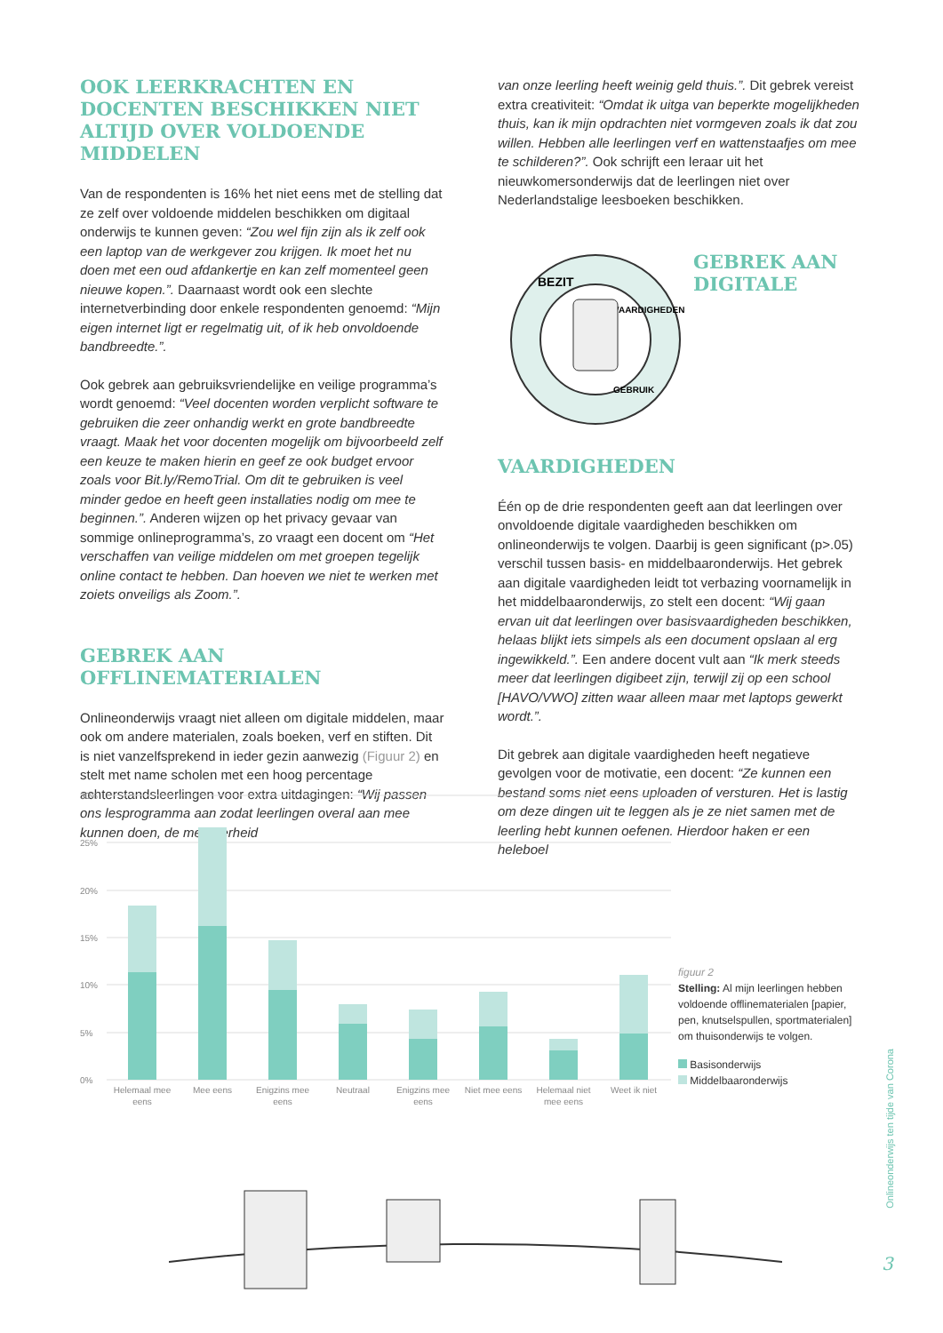OOK LEERKRACHTEN EN DOCENTEN BESCHIKKEN NIET ALTIJD OVER VOLDOENDE MIDDELEN
Van de respondenten is 16% het niet eens met de stelling dat ze zelf over voldoende middelen beschikken om digitaal onderwijs te kunnen geven: “Zou wel fijn zijn als ik zelf ook een laptop van de werkgever zou krijgen. Ik moet het nu doen met een oud afdankertje en kan zelf momenteel geen nieuwe kopen.”. Daarnaast wordt ook een slechte internetverbinding door enkele respondenten genoemd: “Mijn eigen internet ligt er regelmatig uit, of ik heb onvoldoende bandbreedte.”.
Ook gebrek aan gebruiksvriendelijke en veilige programma’s wordt genoemd: “Veel docenten worden verplicht software te gebruiken die zeer onhandig werkt en grote bandbreedte vraagt. Maak het voor docenten mogelijk om bijvoorbeeld zelf een keuze te maken hierin en geef ze ook budget ervoor zoals voor Bit.ly/RemoTrial. Om dit te gebruiken is veel minder gedoe en heeft geen installaties nodig om mee te beginnen.”. Anderen wijzen op het privacy gevaar van sommige onlineprogramma’s, zo vraagt een docent om “Het verschaffen van veilige middelen om met groepen tegelijk online contact te hebben. Dan hoeven we niet te werken met zoiets onveiligs als Zoom.”.
GEBREK AAN OFFLINEMATERIALEN
Onlineonderwijs vraagt niet alleen om digitale middelen, maar ook om andere materialen, zoals boeken, verf en stiften. Dit is niet vanzelfsprekend in ieder gezin aanwezig (Figuur 2) en stelt met name scholen met een hoog percentage achterstandsleerlingen voor extra uitdagingen: “Wij passen ons lesprogramma aan zodat leerlingen overal aan mee kunnen doen, de meerderheid
van onze leerling heeft weinig geld thuis.”. Dit gebrek vereist extra creativiteit: “Omdat ik uitga van beperkte mogelijkheden thuis, kan ik mijn opdrachten niet vormgeven zoals ik dat zou willen. Hebben alle leerlingen verf en wattenstaafjes om mee te schilderen?”. Ook schrijft een leraar uit het nieuwkomersonderwijs dat de leerlingen niet over Nederlandstalige leesboeken beschikken.
BEZIT
VAARDIGHEDEN
GEBRUIK
GEBREK AAN DIGITALE VAARDIGHEDEN
Één op de drie respondenten geeft aan dat leerlingen over onvoldoende digitale vaardigheden beschikken om onlineonderwijs te volgen. Daarbij is geen significant (p>.05) verschil tussen basis- en middelbaaronderwijs. Het gebrek aan digitale vaardigheden leidt tot verbazing voornamelijk in het middelbaaronderwijs, zo stelt een docent: “Wij gaan ervan uit dat leerlingen over basisvaardigheden beschikken, helaas blijkt iets simpels als een document opslaan al erg ingewikkeld.”. Een andere docent vult aan “Ik merk steeds meer dat leerlingen digibeet zijn, terwijl zij op een school [HAVO/VWO] zitten waar alleen maar met laptops gewerkt wordt.”.
Dit gebrek aan digitale vaardigheden heeft negatieve gevolgen voor de motivatie, een docent: “Ze kunnen een bestand soms niet eens uploaden of versturen. Het is lastig om deze dingen uit te leggen als je ze niet samen met de leerling hebt kunnen oefenen. Hierdoor haken er een heleboel
30%
25%
20%
15%
10%
5%
0%
Helemaal mee
eens
Mee eens
Enigzins mee
eens
Neutraal
Enigzins mee
eens
Niet mee eens
Helemaal niet
mee eens
Weet ik niet
figuur 2
Stelling: Al mijn leerlingen hebben voldoende offlinematerialen [papier, pen, knutselspullen, sportmaterialen] om thuisonderwijs te volgen.
Basisonderwijs
Middelbaaronderwijs
Onlineonderwijs ten tijde van Corona
3